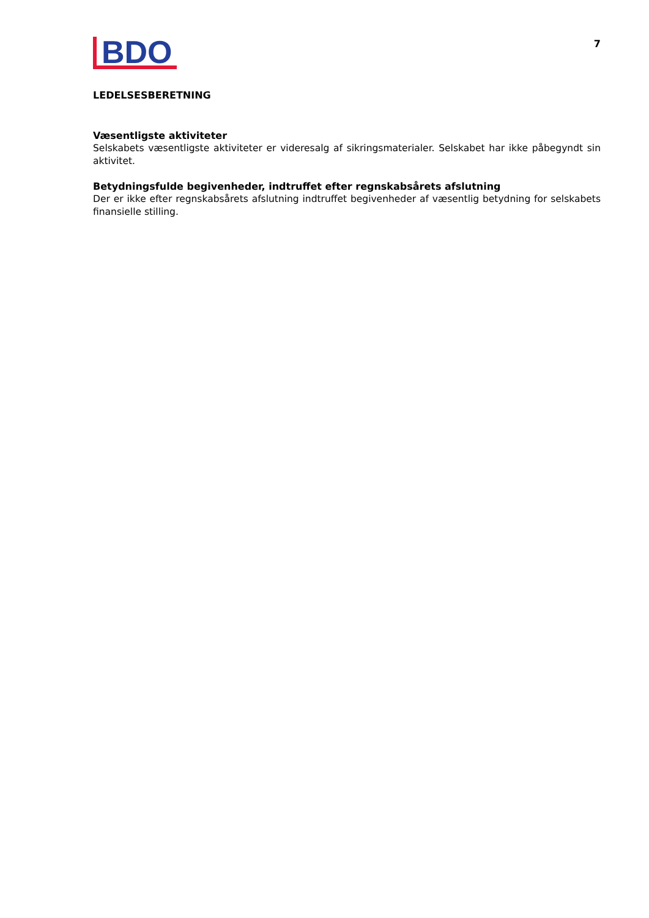BDO
7
LEDELSESBERETNING
Væsentligste aktiviteter
Selskabets væsentligste aktiviteter er videresalg af sikringsmaterialer. Selskabet har ikke påbegyndt sin aktivitet.
Betydningsfulde begivenheder, indtruffet efter regnskabsårets afslutning
Der er ikke efter regnskabsårets afslutning indtruffet begivenheder af væsentlig betydning for selskabets finansielle stilling.